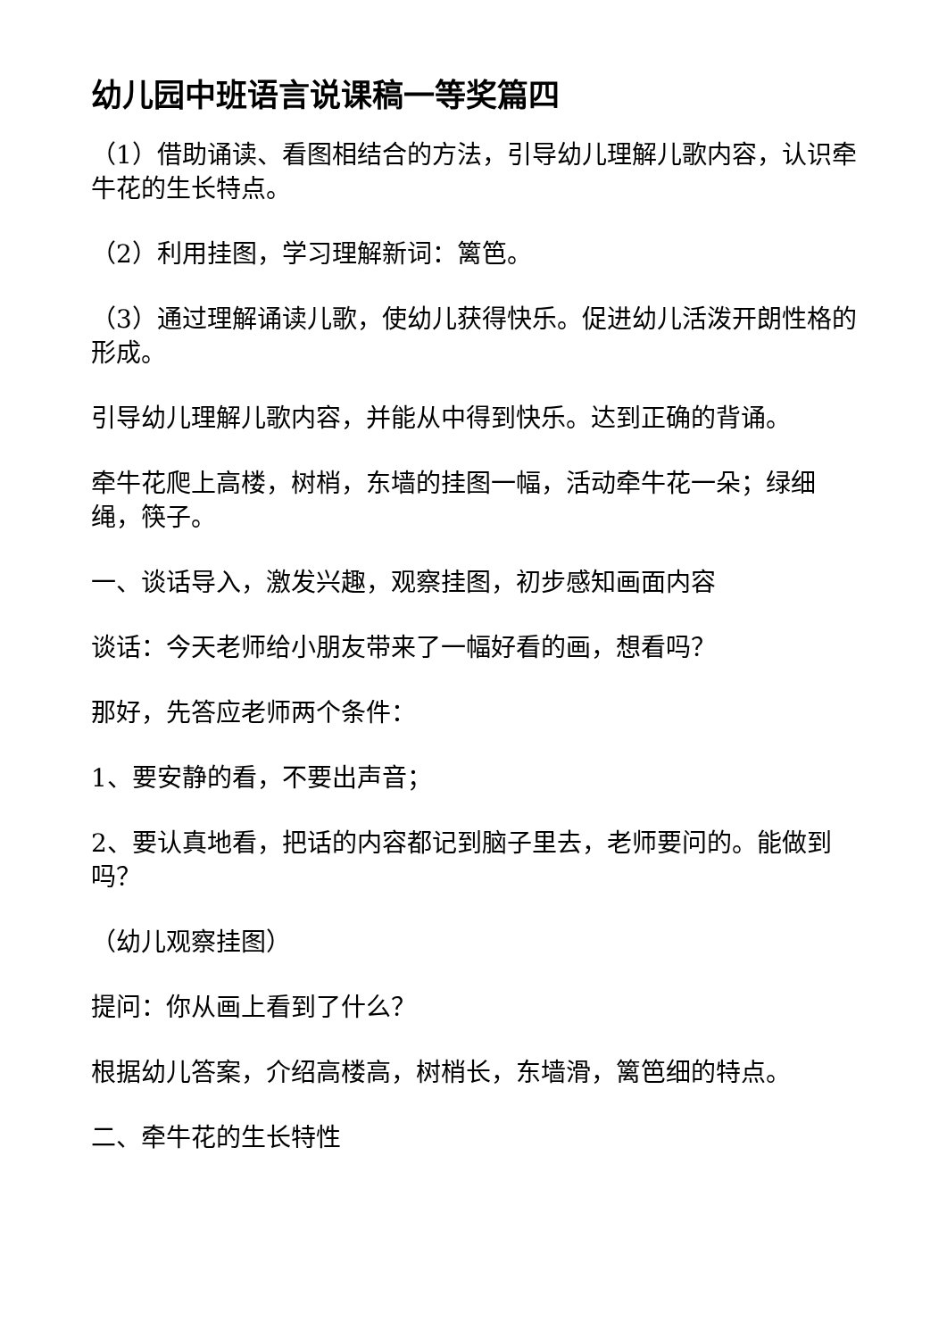幼儿园中班语言说课稿一等奖篇四
（1）借助诵读、看图相结合的方法，引导幼儿理解儿歌内容，认识牵牛花的生长特点。
（2）利用挂图，学习理解新词：篱笆。
（3）通过理解诵读儿歌，使幼儿获得快乐。促进幼儿活泼开朗性格的形成。
引导幼儿理解儿歌内容，并能从中得到快乐。达到正确的背诵。
牵牛花爬上高楼，树梢，东墙的挂图一幅，活动牵牛花一朵；绿细绳，筷子。
一、谈话导入，激发兴趣，观察挂图，初步感知画面内容
谈话：今天老师给小朋友带来了一幅好看的画，想看吗？
那好，先答应老师两个条件：
1、要安静的看，不要出声音；
2、要认真地看，把话的内容都记到脑子里去，老师要问的。能做到吗？
（幼儿观察挂图）
提问：你从画上看到了什么？
根据幼儿答案，介绍高楼高，树梢长，东墙滑，篱笆细的特点。
二、牵牛花的生长特性